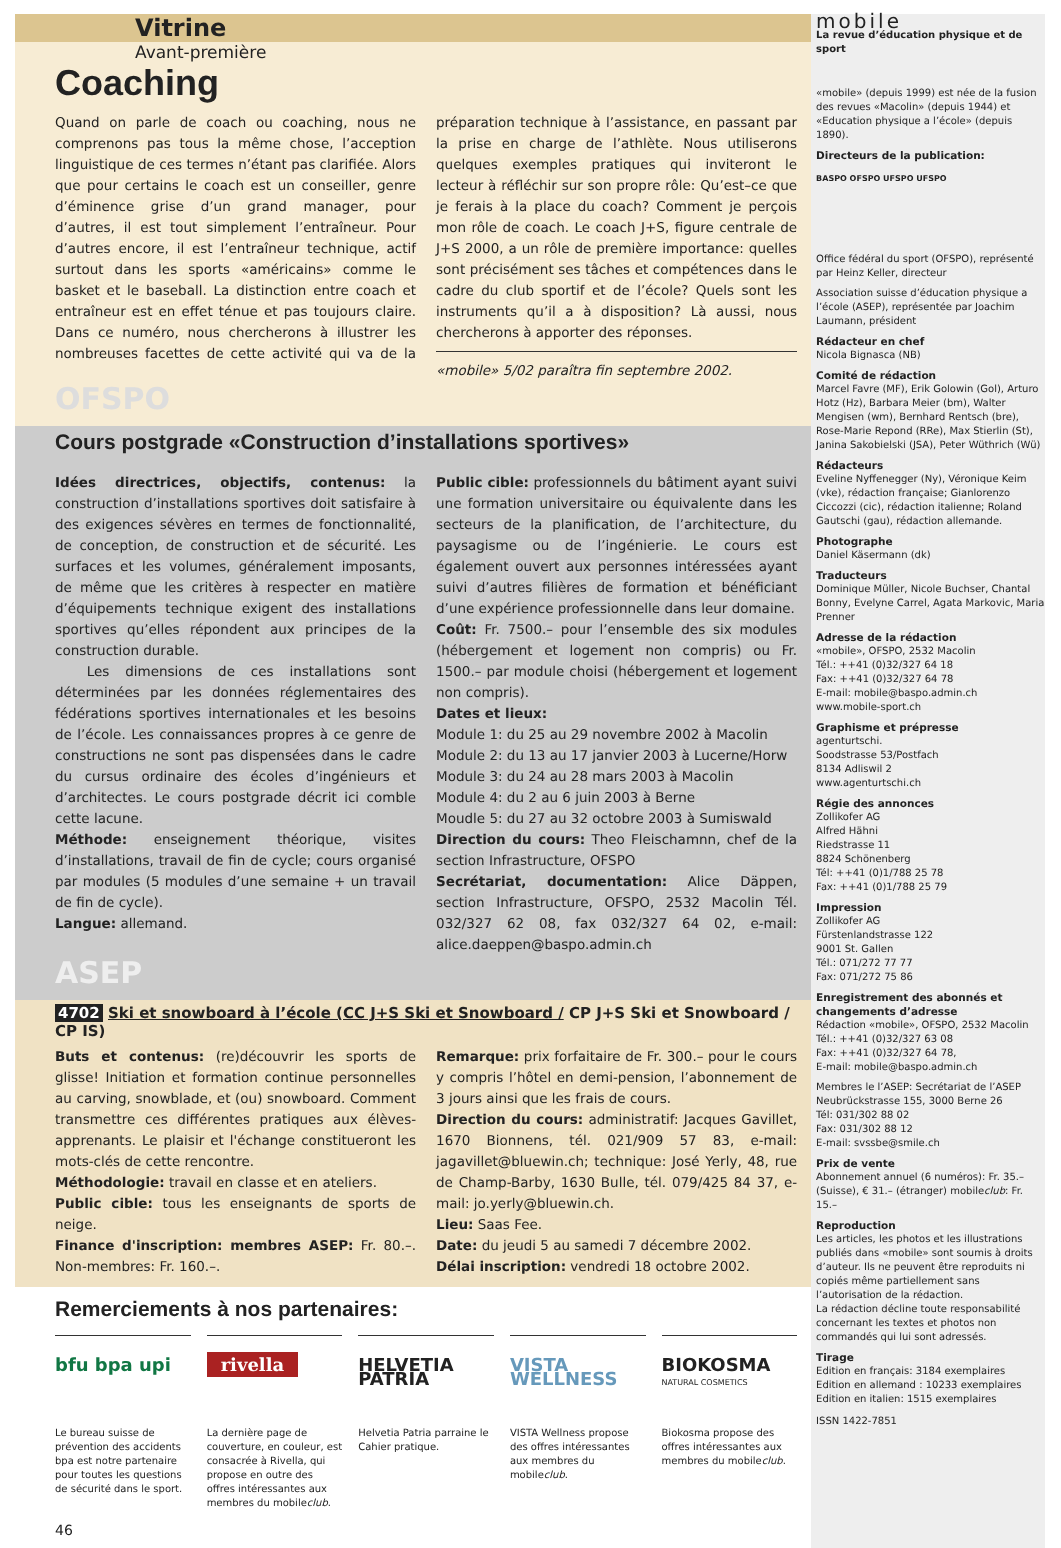Vitrine
Avant-première
Coaching
Quand on parle de coach ou coaching, nous ne comprenons pas tous la même chose, l’acception linguistique de ces termes n’étant pas clarifiée. Alors que pour certains le coach est un conseiller, genre d’éminence grise d’un grand manager, pour d’autres, il est tout simplement l’entraîneur. Pour d’autres encore, il est l’entraîneur technique, actif surtout dans les sports «américains» comme le basket et le baseball. La distinction entre coach et entraîneur est en effet ténue et pas toujours claire. Dans ce numéro, nous chercherons à illustrer les nombreuses facettes de cette activité qui va de la préparation technique à l’assistance, en passant par la prise en charge de l’athlète. Nous utiliserons quelques exemples pratiques qui inviteront le lecteur à réfléchir sur son propre rôle: Qu’est–ce que je ferais à la place du coach? Comment je perçois mon rôle de coach. Le coach J+S, figure centrale de J+S 2000, a un rôle de première importance: quelles sont précisément ses tâches et compétences dans le cadre du club sportif et de l’école? Quels sont les instruments qu’il a à disposition? Là aussi, nous chercherons à apporter des réponses.
«mobile» 5/02 paraîtra fin septembre 2002.
OFSPO
Cours postgrade «Construction d’installations sportives»
Idées directrices, objectifs, contenus: la construction d’installations sportives doit satisfaire à des exigences sévères en termes de fonctionnalité, de conception, de construction et de sécurité. Les surfaces et les volumes, généralement imposants, de même que les critères à respecter en matière d’équipements technique exigent des installations sportives qu’elles répondent aux principes de la construction durable.
Les dimensions de ces installations sont déterminées par les données réglementaires des fédérations sportives internationales et les besoins de l’école. Les connaissances propres à ce genre de constructions ne sont pas dispensées dans le cadre du cursus ordinaire des écoles d’ingénieurs et d’architectes. Le cours postgrade décrit ici comble cette lacune.
Méthode: enseignement théorique, visites d’installations, travail de fin de cycle; cours organisé par modules (5 modules d’une semaine + un travail de fin de cycle).
Langue: allemand.
Public cible: professionnels du bâtiment ayant suivi une formation universitaire ou équivalente dans les secteurs de la planification, de l’architecture, du paysagisme ou de l’ingénierie. Le cours est également ouvert aux personnes intéressées ayant suivi d’autres filières de formation et bénéficiant d’une expérience professionnelle dans leur domaine.
Coût: Fr. 7500.– pour l’ensemble des six modules (hébergement et logement non compris) ou Fr. 1500.– par module choisi (hébergement et logement non compris).
Dates et lieux:
Module 1: du 25 au 29 novembre 2002 à Macolin
Module 2: du 13 au 17 janvier 2003 à Lucerne/Horw
Module 3: du 24 au 28 mars 2003 à Macolin
Module 4: du 2 au 6 juin 2003 à Berne
Moudle 5: du 27 au 32 octobre 2003 à Sumiswald
Direction du cours: Theo Fleischamnn, chef de la section Infrastructure, OFSPO
Secrétariat, documentation: Alice Däppen, section Infrastructure, OFSPO, 2532 Macolin Tél. 032/327 62 08, fax 032/327 64 02, e-mail: alice.daeppen@baspo.admin.ch
ASEP
4702 Ski et snowboard à l’école (CC J+S Ski et Snowboard / CP J+S Ski et Snowboard / CP IS)
Buts et contenus: (re)découvrir les sports de glisse! Initiation et formation continue personnelles au carving, snowblade, et (ou) snowboard. Comment transmettre ces différentes pratiques aux élèves-apprenants. Le plaisir et l'échange constitueront les mots-clés de cette rencontre.
Méthodologie: travail en classe et en ateliers.
Public cible: tous les enseignants de sports de neige.
Finance d'inscription: membres ASEP: Fr. 80.–. Non-membres: Fr. 160.–.
Remarque: prix forfaitaire de Fr. 300.– pour le cours y compris l’hôtel en demi-pension, l’abonnement de 3 jours ainsi que les frais de cours.
Direction du cours: administratif: Jacques Gavillet, 1670 Bionnens, tél. 021/909 57 83, e-mail: jagavillet@bluewin.ch; technique: José Yerly, 48, rue de Champ-Barby, 1630 Bulle, tél. 079/425 84 37, e-mail: jo.yerly@bluewin.ch.
Lieu: Saas Fee.
Date: du jeudi 5 au samedi 7 décembre 2002.
Délai inscription: vendredi 18 octobre 2002.
Remerciements à nos partenaires:
bfu bpa upi
Le bureau suisse de prévention des accidents bpa est notre partenaire pour toutes les questions de sécurité dans le sport.
rivella
La dernière page de couverture, en couleur, est consacrée à Rivella, qui propose en outre des offres intéressantes aux membres du mobileclub.
HELVETIA PATRIA
Helvetia Patria parraine le Cahier pratique.
VISTA WELLNESS
VISTA Wellness propose des offres intéressantes aux membres du mobileclub.
BIOKOSMA NATURAL COSMETICS
Biokosma propose des offres intéressantes aux membres du mobileclub.
46
mobile
La revue d’éducation physique et de sport
«mobile» (depuis 1999) est née de la fusion des revues «Macolin» (depuis 1944) et «Education physique a l’école» (depuis 1890).
Directeurs de la publication:
BASPO OFSPO UFSPO UFSPO
Office fédéral du sport (OFSPO), représenté par Heinz Keller, directeur
Association suisse d’éducation physique a l’école (ASEP), représentée par Joachim Laumann, président
Rédacteur en chef
Nicola Bignasca (NB)
Comité de rédaction
Marcel Favre (MF), Erik Golowin (Gol), Arturo Hotz (Hz), Barbara Meier (bm), Walter Mengisen (wm), Bernhard Rentsch (bre), Rose-Marie Repond (RRe), Max Stierlin (St), Janina Sakobielski (JSA), Peter Wüthrich (Wü)
Rédacteurs
Eveline Nyffenegger (Ny), Véronique Keim (vke), rédaction française; Gianlorenzo Ciccozzi (cic), rédaction italienne; Roland Gautschi (gau), rédaction allemande.
Photographe
Daniel Käsermann (dk)
Traducteurs
Dominique Müller, Nicole Buchser, Chantal Bonny, Evelyne Carrel, Agata Markovic, Maria Prenner
Adresse de la rédaction
«mobile», OFSPO, 2532 Macolin
Tél.: ++41 (0)32/327 64 18
Fax: ++41 (0)32/327 64 78
E-mail: mobile@baspo.admin.ch
www.mobile-sport.ch
Graphisme et prépresse
agenturtschi.
Soodstrasse 53/Postfach
8134 Adliswil 2
www.agenturtschi.ch
Régie des annonces
Zollikofer AG
Alfred Hähni
Riedstrasse 11
8824 Schönenberg
Tél: ++41 (0)1/788 25 78
Fax: ++41 (0)1/788 25 79
Impression
Zollikofer AG
Fürstenlandstrasse 122
9001 St. Gallen
Tél.: 071/272 77 77
Fax: 071/272 75 86
Enregistrement des abonnés et changements d’adresse
Rédaction «mobile», OFSPO, 2532 Macolin
Tél.: ++41 (0)32/327 63 08
Fax: ++41 (0)32/327 64 78,
E-mail: mobile@baspo.admin.ch
Membres le l’ASEP: Secrétariat de l’ASEP Neubrückstrasse 155, 3000 Berne 26
Tél: 031/302 88 02
Fax: 031/302 88 12
E-mail: svssbe@smile.ch
Prix de vente
Abonnement annuel (6 numéros): Fr. 35.– (Suisse), € 31.– (étranger) mobileclub: Fr. 15.–
Reproduction
Les articles, les photos et les illustrations publiés dans «mobile» sont soumis à droits d’auteur. Ils ne peuvent être reproduits ni copiés même partiellement sans l’autorisation de la rédaction.
La rédaction décline toute responsabilité concernant les textes et photos non commandés qui lui sont adressés.
Tirage
Edition en français: 3184 exemplaires
Edition en allemand : 10233 exemplaires
Edition en italien: 1515 exemplaires
ISSN 1422-7851